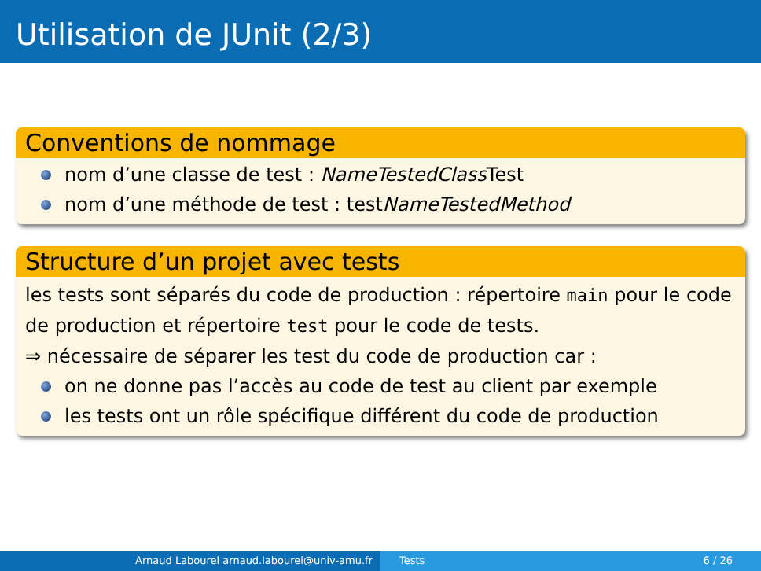Utilisation de JUnit (2/3)
Conventions de nommage
nom d’une classe de test : NameTestedClass Test
nom d’une méthode de test : testNameTestedMethod
Structure d’un projet avec tests
les tests sont séparés du code de production : répertoire main pour le code de production et répertoire test pour le code de tests.
⇒ nécessaire de séparer les test du code de production car :
on ne donne pas l’accès au code de test au client par exemple
les tests ont un rôle spécifique différent du code de production
Arnaud Labourel arnaud.labourel@univ-amu.fr Tests 6 / 26